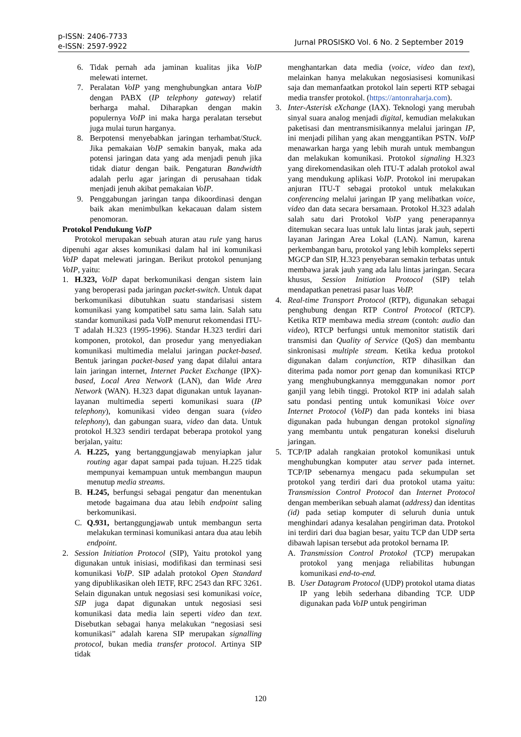p-ISSN: 2406-7733
e-ISSN: 2597-9922
Jurnal PROSISKO Vol. 6 No. 2 September 2019
6. Tidak pernah ada jaminan kualitas jika VoIP melewati internet.
7. Peralatan VoIP yang menghubungkan antara VoIP dengan PABX (IP telephony gateway) relatif berharga mahal. Diharapkan dengan makin populernya VoIP ini maka harga peralatan tersebut juga mulai turun harganya.
8. Berpotensi menyebabkan jaringan terhambat/Stuck. Jika pemakaian VoIP semakin banyak, maka ada potensi jaringan data yang ada menjadi penuh jika tidak diatur dengan baik. Pengaturan Bandwidth adalah perlu agar jaringan di perusahaan tidak menjadi jenuh akibat pemakaian VoIP.
9. Penggabungan jaringan tanpa dikoordinasi dengan baik akan menimbulkan kekacauan dalam sistem penomoran.
Protokol Pendukung VoIP
Protokol merupakan sebuah aturan atau rule yang harus dipenuhi agar akses komunikasi dalam hal ini komunikasi VoIP dapat melewati jaringan. Berikut protokol penunjang VoIP, yaitu:
1. H.323, VoIP dapat berkomunikasi dengan sistem lain yang beroperasi pada jaringan packet-switch. Untuk dapat berkomunikasi dibutuhkan suatu standarisasi sistem komunikasi yang kompatibel satu sama lain. Salah satu standar komunikasi pada VoIP menurut rekomendasi ITU-T adalah H.323 (1995-1996). Standar H.323 terdiri dari komponen, protokol, dan prosedur yang menyediakan komunikasi multimedia melalui jaringan packet-based. Bentuk jaringan packet-based yang dapat dilalui antara lain jaringan internet, Internet Packet Exchange (IPX)-based, Local Area Network (LAN), dan Wide Area Network (WAN). H.323 dapat digunakan untuk layanan-layanan multimedia seperti komunikasi suara (IP telephony), komunikasi video dengan suara (video telephony), dan gabungan suara, video dan data. Untuk protokol H.323 sendiri terdapat beberapa protokol yang berjalan, yaitu:
A. H.225, yang bertanggungjawab menyiapkan jalur routing agar dapat sampai pada tujuan. H.225 tidak mempunyai kemampuan untuk membangun maupun menutup media streams.
B. H.245, berfungsi sebagai pengatur dan menentukan metode bagaimana dua atau lebih endpoint saling berkomunikasi.
C. Q.931, bertanggungjawab untuk membangun serta melakukan terminasi komunikasi antara dua atau lebih endpoint.
2. Session Initiation Protocol (SIP), Yaitu protokol yang digunakan untuk inisiasi, modifikasi dan terminasi sesi komunikasi VoIP. SIP adalah protokol Open Standard yang dipublikasikan oleh IETF, RFC 2543 dan RFC 3261. Selain digunakan untuk negosiasi sesi komunikasi voice, SIP juga dapat digunakan untuk negosiasi sesi komunikasi data media lain seperti video dan text. Disebutkan sebagai hanya melakukan “negosiasi sesi komunikasi” adalah karena SIP merupakan signalling protocol, bukan media transfer protocol. Artinya SIP tidak
menghantarkan data media (voice, video dan text), melainkan hanya melakukan negosiasisesi komunikasi saja dan memanfaatkan protokol lain seperti RTP sebagai media transfer protokol. (https://antonraharja.com).
3. Inter-Asterisk eXchange (IAX). Teknologi yang merubah sinyal suara analog menjadi digital, kemudian melakukan paketisasi dan mentransmisikannya melalui jaringan IP, ini menjadi pilihan yang akan menggantikan PSTN. VoIP menawarkan harga yang lebih murah untuk membangun dan melakukan komunikasi. Protokol signaling H.323 yang direkomendasikan oleh ITU-T adalah protokol awal yang mendukung aplikasi VoIP. Protokol ini merupakan anjuran ITU-T sebagai protokol untuk melakukan conferencing melalui jaringan IP yang melibatkan voice, video dan data secara bersamaan. Protokol H.323 adalah salah satu dari Protokol VoIP yang penerapannya ditemukan secara luas untuk lalu lintas jarak jauh, seperti layanan Jaringan Area Lokal (LAN). Namun, karena perkembangan baru, protokol yang lebih kompleks seperti MGCP dan SIP, H.323 penyebaran semakin terbatas untuk membawa jarak jauh yang ada lalu lintas jaringan. Secara khusus, Session Initiation Protocol (SIP) telah mendapatkan penetrasi pasar luas VoIP.
4. Real-time Transport Protocol (RTP), digunakan sebagai penghubung dengan RTP Control Protocol (RTCP). Ketika RTP membawa media stream (contoh: audio dan video), RTCP berfungsi untuk memonitor statistik dari transmisi dan Quality of Service (QoS) dan membantu sinkronisasi multiple stream. Ketika kedua protokol digunakan dalam conjunction, RTP dihasilkan dan diterima pada nomor port genap dan komunikasi RTCP yang menghubungkannya memggunakan nomor port ganjil yang lebih tinggi. Protokol RTP ini adalah salah satu pondasi penting untuk komunikasi Voice over Internet Protocol (VoIP) dan pada konteks ini biasa digunakan pada hubungan dengan protokol signaling yang membantu untuk pengaturan koneksi diseluruh jaringan.
5. TCP/IP adalah rangkaian protokol komunikasi untuk menghubungkan komputer atau server pada internet. TCP/IP sebenarnya mengacu pada sekumpulan set protokol yang terdiri dari dua protokol utama yaitu: Transmission Control Protocol dan Internet Protocol dengan memberikan sebuah alamat (address) dan identitas (id) pada setiap komputer di seluruh dunia untuk menghindari adanya kesalahan pengiriman data. Protokol ini terdiri dari dua bagian besar, yaitu TCP dan UDP serta dibawah lapisan tersebut ada protokol bernama IP.
A. Transmission Control Protokol (TCP) merupakan protokol yang menjaga reliabilitas hubungan komunikasi end-to-end.
B. User Datagram Protocol (UDP) protokol utama diatas IP yang lebih sederhana dibanding TCP. UDP digunakan pada VoIP untuk pengiriman
120